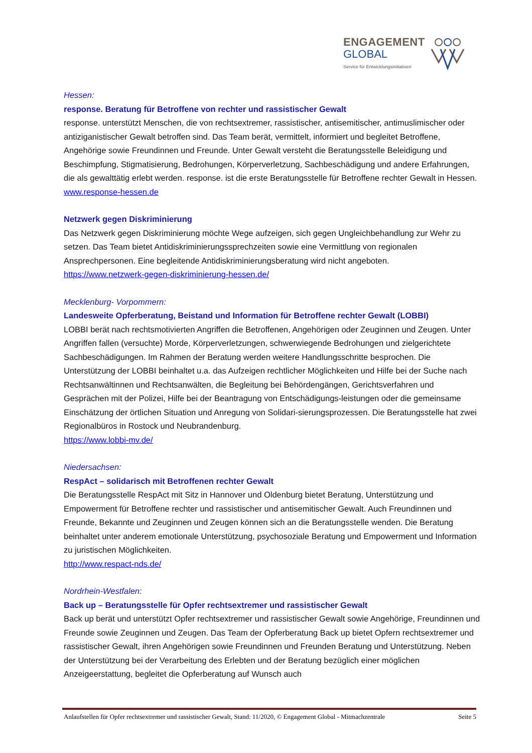ENGAGEMENT
GLOBAL
Service für Entwicklungsinitiativen
Hessen:
response. Beratung für Betroffene von rechter und rassistischer Gewalt
response. unterstützt Menschen, die von rechtsextremer, rassistischer, antisemitischer, antimuslimischer oder antiziganistischer Gewalt betroffen sind. Das Team berät, vermittelt, informiert und begleitet Betroffene, Angehörige sowie Freundinnen und Freunde. Unter Gewalt versteht die Beratungsstelle Beleidigung und Beschimpfung, Stigmatisierung, Bedrohungen, Körperverletzung, Sachbeschädigung und andere Erfahrungen, die als gewalttätig erlebt werden. response. ist die erste Beratungsstelle für Betroffene rechter Gewalt in Hessen.
www.response-hessen.de
Netzwerk gegen Diskriminierung
Das Netzwerk gegen Diskriminierung möchte Wege aufzeigen, sich gegen Ungleichbehandlung zur Wehr zu setzen. Das Team bietet Antidiskriminierungssprechzeiten sowie eine Vermittlung von regionalen Ansprechpersonen. Eine begleitende Antidiskriminierungsberatung wird nicht angeboten.
https://www.netzwerk-gegen-diskriminierung-hessen.de/
Mecklenburg- Vorpommern:
Landesweite Opferberatung, Beistand und Information für Betroffene rechter Gewalt (LOBBI)
LOBBI berät nach rechtsmotivierten Angriffen die Betroffenen, Angehörigen oder Zeuginnen und Zeugen. Unter Angriffen fallen (versuchte) Morde, Körperverletzungen, schwerwiegende Bedrohungen und zielgerichtete Sachbeschädigungen. Im Rahmen der Beratung werden weitere Handlungsschritte besprochen. Die Unterstützung der LOBBI beinhaltet u.a. das Aufzeigen rechtlicher Möglichkeiten und Hilfe bei der Suche nach Rechtsanwältinnen und Rechtsanwälten, die Begleitung bei Behördengängen, Gerichtsverfahren und Gesprächen mit der Polizei, Hilfe bei der Beantragung von Entschädigungs-leistungen oder die gemeinsame Einschätzung der örtlichen Situation und Anregung von Solidari-sierungsprozessen. Die Beratungsstelle hat zwei Regionalbüros in Rostock und Neubrandenburg.
https://www.lobbi-mv.de/
Niedersachsen:
RespAct – solidarisch mit Betroffenen rechter Gewalt
Die Beratungsstelle RespAct mit Sitz in Hannover und Oldenburg bietet Beratung, Unterstützung und Empowerment für Betroffene rechter und rassistischer und antisemitischer Gewalt. Auch Freundinnen und Freunde, Bekannte und Zeuginnen und Zeugen können sich an die Beratungsstelle wenden. Die Beratung beinhaltet unter anderem emotionale Unterstützung, psychosoziale Beratung und Empowerment und Information zu juristischen Möglichkeiten.
http://www.respact-nds.de/
Nordrhein-Westfalen:
Back up – Beratungsstelle für Opfer rechtsextremer und rassistischer Gewalt
Back up berät und unterstützt Opfer rechtsextremer und rassistischer Gewalt sowie Angehörige, Freundinnen und Freunde sowie Zeuginnen und Zeugen. Das Team der Opferberatung Back up bietet Opfern rechtsextremer und rassistischer Gewalt, ihren Angehörigen sowie Freundinnen und Freunden Beratung und Unterstützung. Neben der Unterstützung bei der Verarbeitung des Erlebten und der Beratung bezüglich einer möglichen Anzeigeerstattung, begleitet die Opferberatung auf Wunsch auch
Anlaufstellen für Opfer rechtsextremer und rassistischer Gewalt, Stand: 11/2020, © Engagement Global - Mitmachzentrale Seite 5